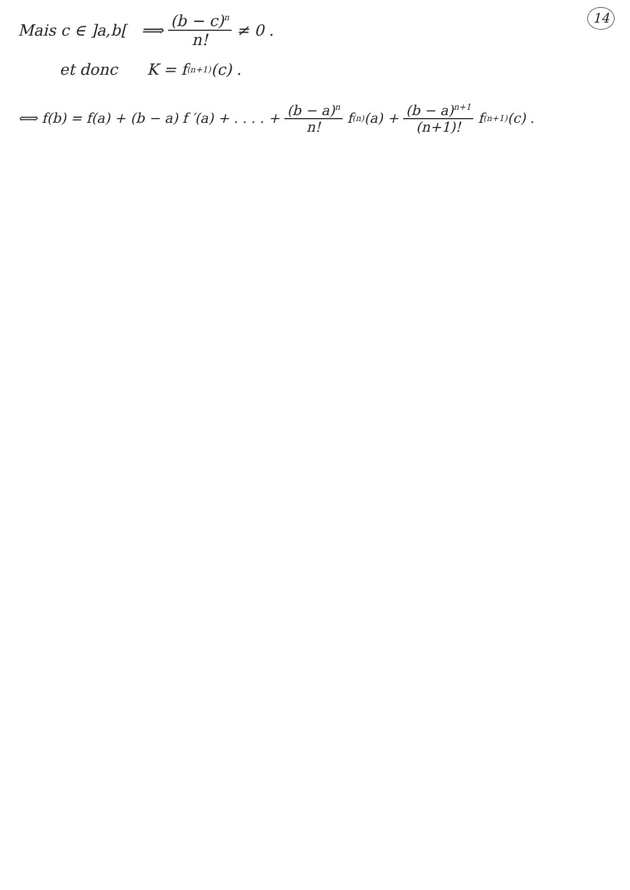14
Mais c ∈ ]a,b[ ⟹ (b − c)<sup>n</sup> n! ≠ 0 .
et donc K = f<sup>(n+1)</sup>(c) .
⟺ f(b) = f(a) + (b − a) f ′(a) + . . . . + (b − a)<sup>n</sup> n! f<sup>(n)</sup>(a) + (b − a)<sup>n+1</sup> (n+1)! f<sup>(n+1)</sup>(c) .